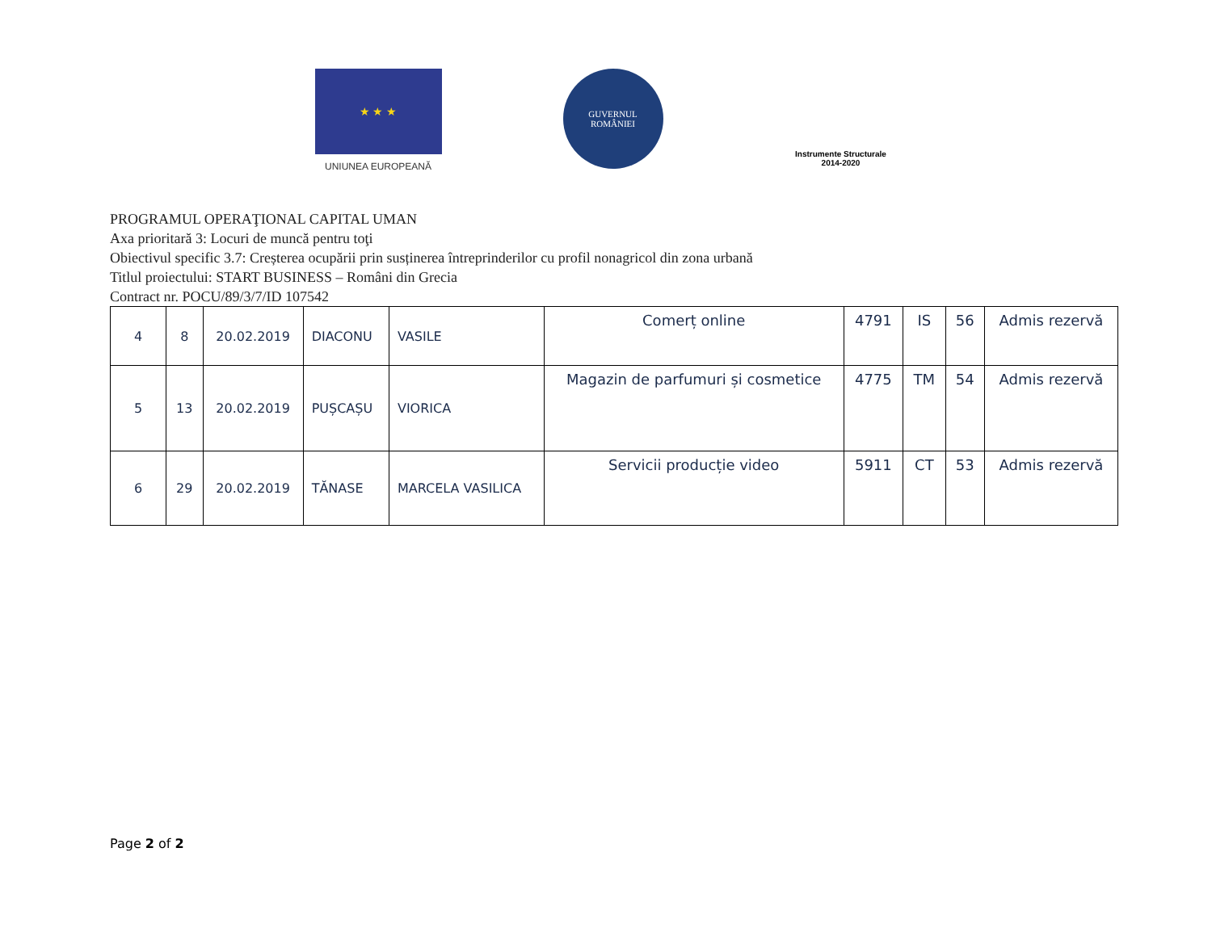★ ★ ★
UNIUNEA EUROPEANĂ
GUVERNUL
ROMÂNIEI
Instrumente Structurale
2014-2020
PROGRAMUL OPERAŢIONAL CAPITAL UMAN
Axa prioritară 3: Locuri de muncă pentru toţi
Obiectivul specific 3.7: Creșterea ocupării prin susținerea întreprinderilor cu profil nonagricol din zona urbană
Titlul proiectului: START BUSINESS – Români din Grecia
Contract nr. POCU/89/3/7/ID 107542
| 4 | 8 | 20.02.2019 | DIACONU | VASILE | Comerț online | 4791 | IS | 56 | Admis rezervă |
| 5 | 13 | 20.02.2019 | PUȘCAȘU | VIORICA | Magazin de parfumuri și cosmetice | 4775 | TM | 54 | Admis rezervă |
| 6 | 29 | 20.02.2019 | TĂNASE | MARCELA VASILICA | Servicii producție video | 5911 | CT | 53 | Admis rezervă |
Page 2 of 2